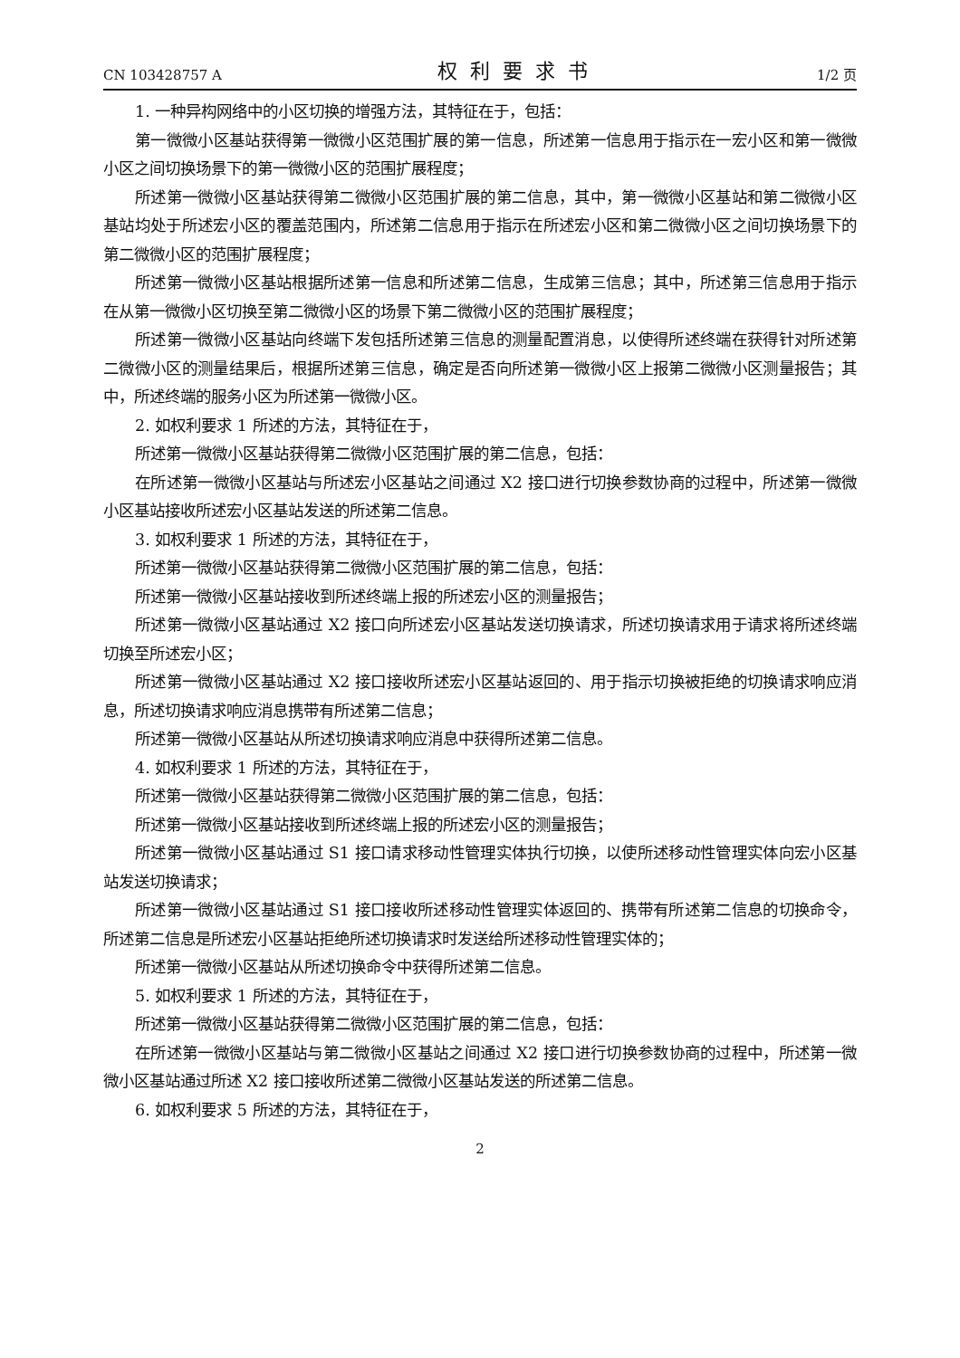CN 103428757 A 权利要求书 1/2 页
1. 一种异构网络中的小区切换的增强方法，其特征在于，包括：
第一微微小区基站获得第一微微小区范围扩展的第一信息，所述第一信息用于指示在一宏小区和第一微微小区之间切换场景下的第一微微小区的范围扩展程度；
所述第一微微小区基站获得第二微微小区范围扩展的第二信息，其中，第一微微小区基站和第二微微小区基站均处于所述宏小区的覆盖范围内，所述第二信息用于指示在所述宏小区和第二微微小区之间切换场景下的第二微微小区的范围扩展程度；
所述第一微微小区基站根据所述第一信息和所述第二信息，生成第三信息；其中，所述第三信息用于指示在从第一微微小区切换至第二微微小区的场景下第二微微小区的范围扩展程度；
所述第一微微小区基站向终端下发包括所述第三信息的测量配置消息，以使得所述终端在获得针对所述第二微微小区的测量结果后，根据所述第三信息，确定是否向所述第一微微小区上报第二微微小区测量报告；其中，所述终端的服务小区为所述第一微微小区。
2. 如权利要求 1 所述的方法，其特征在于，
所述第一微微小区基站获得第二微微小区范围扩展的第二信息，包括：
在所述第一微微小区基站与所述宏小区基站之间通过 X2 接口进行切换参数协商的过程中，所述第一微微小区基站接收所述宏小区基站发送的所述第二信息。
3. 如权利要求 1 所述的方法，其特征在于，
所述第一微微小区基站获得第二微微小区范围扩展的第二信息，包括：
所述第一微微小区基站接收到所述终端上报的所述宏小区的测量报告；
所述第一微微小区基站通过 X2 接口向所述宏小区基站发送切换请求，所述切换请求用于请求将所述终端切换至所述宏小区；
所述第一微微小区基站通过 X2 接口接收所述宏小区基站返回的、用于指示切换被拒绝的切换请求响应消息，所述切换请求响应消息携带有所述第二信息；
所述第一微微小区基站从所述切换请求响应消息中获得所述第二信息。
4. 如权利要求 1 所述的方法，其特征在于，
所述第一微微小区基站获得第二微微小区范围扩展的第二信息，包括：
所述第一微微小区基站接收到所述终端上报的所述宏小区的测量报告；
所述第一微微小区基站通过 S1 接口请求移动性管理实体执行切换，以使所述移动性管理实体向宏小区基站发送切换请求；
所述第一微微小区基站通过 S1 接口接收所述移动性管理实体返回的、携带有所述第二信息的切换命令，所述第二信息是所述宏小区基站拒绝所述切换请求时发送给所述移动性管理实体的；
所述第一微微小区基站从所述切换命令中获得所述第二信息。
5. 如权利要求 1 所述的方法，其特征在于，
所述第一微微小区基站获得第二微微小区范围扩展的第二信息，包括：
在所述第一微微小区基站与第二微微小区基站之间通过 X2 接口进行切换参数协商的过程中，所述第一微微小区基站通过所述 X2 接口接收所述第二微微小区基站发送的所述第二信息。
6. 如权利要求 5 所述的方法，其特征在于，
2